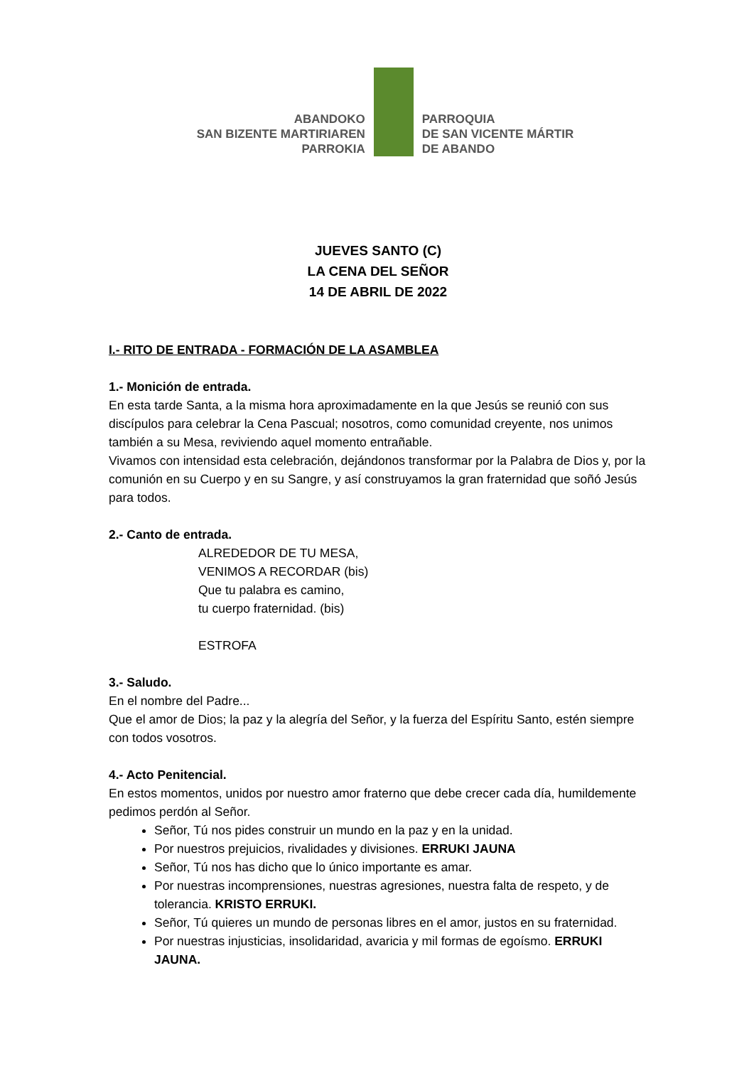ABANDOKO
SAN BIZENTE MARTIRIAREN
PARROKIA
PARROQUIA
DE SAN VICENTE MÁRTIR
DE ABANDO
JUEVES SANTO (C)
LA CENA DEL SEÑOR
14 DE ABRIL DE 2022
I.- RITO DE ENTRADA - FORMACIÓN DE LA ASAMBLEA
1.- Monición de entrada.
En esta tarde Santa, a la misma hora aproximadamente en la que Jesús se reunió con sus discípulos para celebrar la Cena Pascual; nosotros, como comunidad creyente, nos unimos también a su Mesa, reviviendo aquel momento entrañable.
Vivamos con intensidad esta celebración, dejándonos transformar por la Palabra de Dios y, por la comunión en su Cuerpo y en su Sangre, y así construyamos la gran fraternidad que soñó Jesús para todos.
2.- Canto de entrada.
ALREDEDOR DE TU MESA,
VENIMOS A RECORDAR (bis)
Que tu palabra es camino,
tu cuerpo fraternidad. (bis)
ESTROFA
3.- Saludo.
En el nombre del Padre...
Que el amor de Dios; la paz y la alegría del Señor, y la fuerza del Espíritu Santo, estén siempre con todos vosotros.
4.- Acto Penitencial.
En estos momentos, unidos por nuestro amor fraterno que debe crecer cada día, humildemente pedimos perdón al Señor.
Señor, Tú nos pides construir un mundo en la paz y en la unidad.
Por nuestros prejuicios, rivalidades y divisiones. ERRUKI JAUNA
Señor, Tú nos has dicho que lo único importante es amar.
Por nuestras incomprensiones, nuestras agresiones, nuestra falta de respeto, y de tolerancia. KRISTO ERRUKI.
Señor, Tú quieres un mundo de personas libres en el amor, justos en su fraternidad.
Por nuestras injusticias, insolidaridad, avaricia y mil formas de egoísmo. ERRUKI JAUNA.